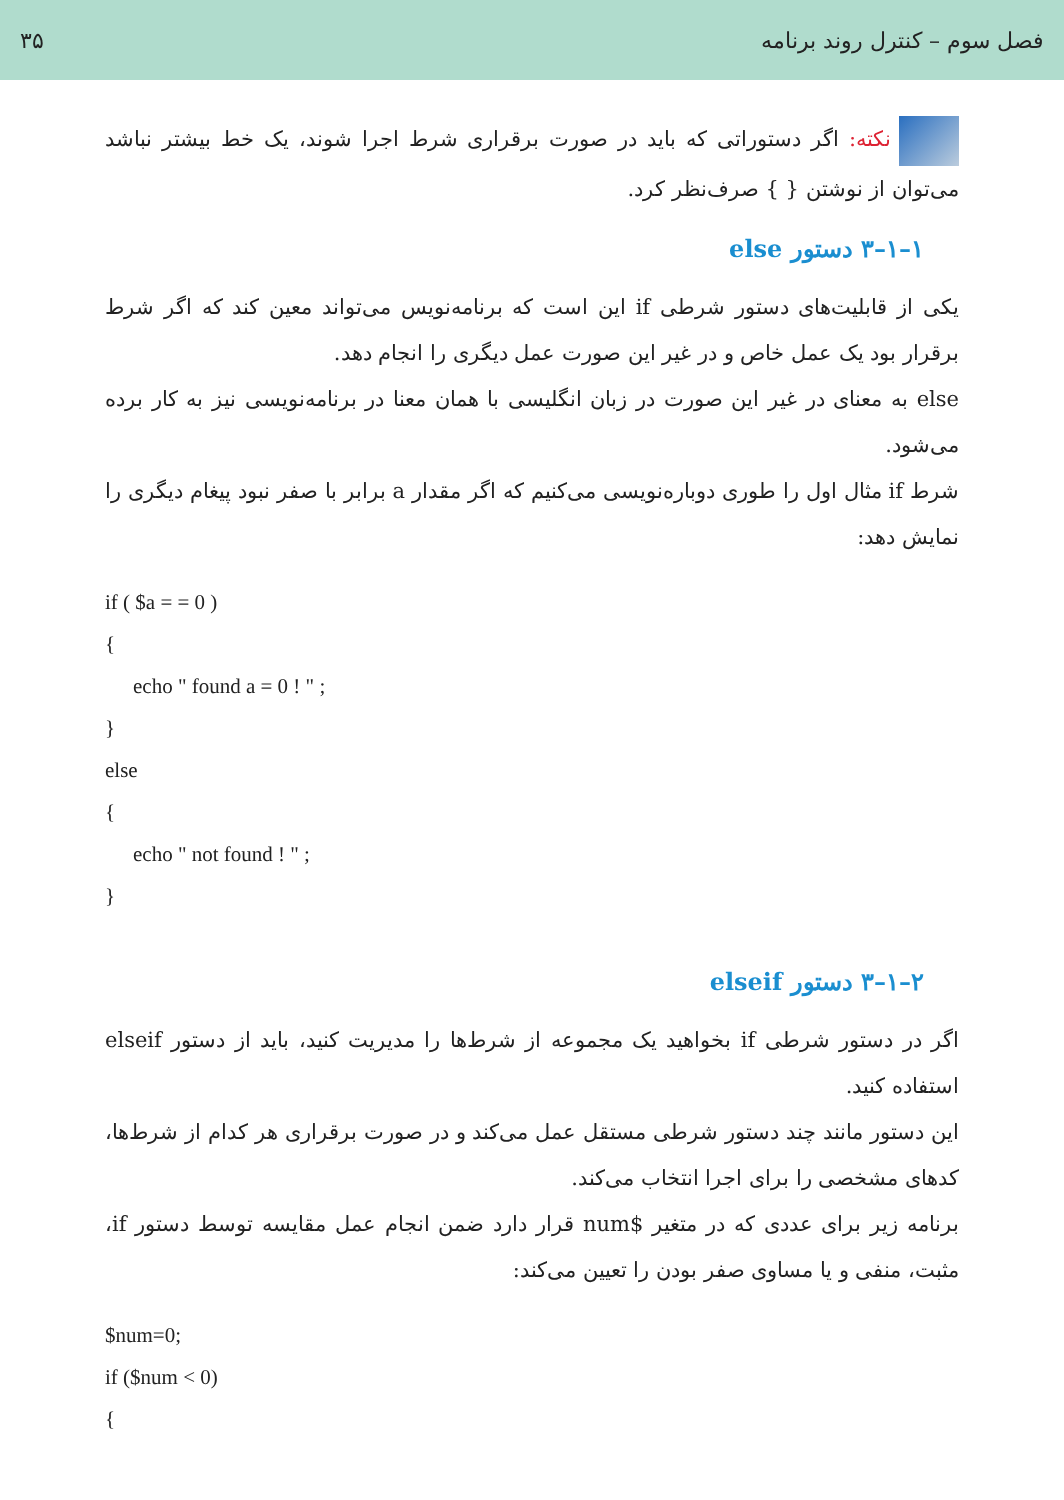فصل سوم – کنترل روند برنامه ۳۵
نکته: اگر دستوراتی که باید در صورت برقراری شرط اجرا شوند، یک خط بیشتر نباشد می‌توان از نوشتن { } صرف‌نظر کرد.
۱–۱–۳ دستور else
یکی از قابلیت‌های دستور شرطی if این است که برنامه‌نویس می‌تواند معین کند که اگر شرط برقرار بود یک عمل خاص و در غیر این صورت عمل دیگری را انجام دهد.
else به معنای در غیر این صورت در زبان انگلیسی با همان معنا در برنامه‌نویسی نیز به کار برده می‌شود.
شرط if مثال اول را طوری دوباره‌نویسی می‌کنیم که اگر مقدار a برابر با صفر نبود پیغام دیگری را نمایش دهد:
if ( $a = = 0 )
{
echo " found a = 0 ! " ;
}
else
{
echo " not found ! " ;
}
۲–۱–۳ دستور elseif
اگر در دستور شرطی if بخواهید یک مجموعه از شرط‌ها را مدیریت کنید، باید از دستور elseif استفاده کنید.
این دستور مانند چند دستور شرطی مستقل عمل می‌کند و در صورت برقراری هر کدام از شرط‌ها، کدهای مشخصی را برای اجرا انتخاب می‌کند.
برنامه زیر برای عددی که در متغیر $num قرار دارد ضمن انجام عمل مقایسه توسط دستور if، مثبت، منفی و یا مساوی صفر بودن را تعیین می‌کند:
$num=0;
if ($num < 0)
{